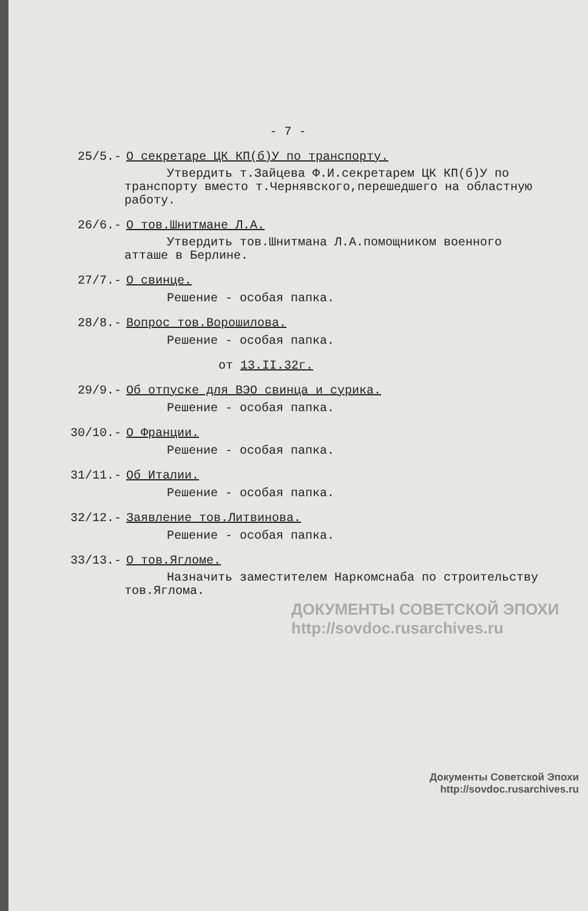- 7 -
25/5.- О секретаре ЦК КП(б)У по транспорту.
Утвердить т.Зайцева Ф.И.секретарем ЦК КП(б)У по транспорту вместо т.Чернявского,перешедшего на областную работу.
26/6.- О тов.Шнитмане Л.А.
Утвердить тов.Шнитмана Л.А.помощником военного атташе в Берлине.
27/7.- О свинце.
Решение - особая папка.
28/8.- Вопрос тов.Ворошилова.
Решение - особая папка.
от 13.II.32г.
29/9.- Об отпуске для ВЭО свинца и сурика.
Решение - особая папка.
30/10.- О Франции.
Решение - особая папка.
31/11.- Об Италии.
Решение - особая папка.
32/12.- Заявление тов.Литвинова.
Решение - особая папка.
33/13.- О тов.Ягломе.
Назначить заместителем Наркомснаба по строительству тов.Яглома.
ДОКУМЕНТЫ СОВЕТСКОЙ ЭПОХИ
http://sovdoc.rusarchives.ru
Документы Советской Эпохи
http://sovdoc.rusarchives.ru